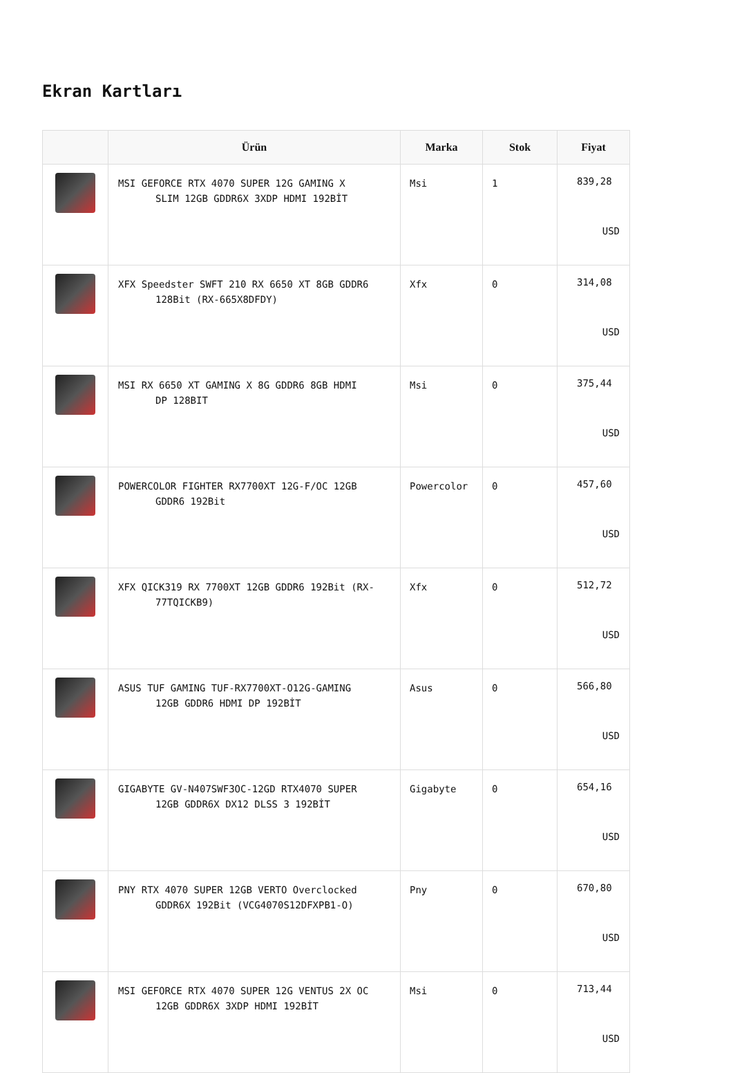Ekran Kartları
| | Ürün | Marka | Stok | Fiyat |
| --- | --- | --- | --- | --- |
| | MSI GEFORCE RTX 4070 SUPER 12G GAMING X SLIM 12GB GDDR6X 3XDP HDMI 192BİT | Msi | 1 | 839,28 USD |
| | XFX Speedster SWFT 210 RX 6650 XT 8GB GDDR6 128Bit (RX-665X8DFDY) | Xfx | 0 | 314,08 USD |
| | MSI RX 6650 XT GAMING X 8G GDDR6 8GB HDMI DP 128BIT | Msi | 0 | 375,44 USD |
| | POWERCOLOR FIGHTER RX7700XT 12G-F/OC 12GB GDDR6 192Bit | Powercolor | 0 | 457,60 USD |
| | XFX QICK319 RX 7700XT 12GB GDDR6 192Bit (RX- 77TQICKB9) | Xfx | 0 | 512,72 USD |
| | ASUS TUF GAMING TUF-RX7700XT-O12G-GAMING 12GB GDDR6 HDMI DP 192BİT | Asus | 0 | 566,80 USD |
| | GIGABYTE GV-N407SWF3OC-12GD RTX4070 SUPER 12GB GDDR6X DX12 DLSS 3 192BİT | Gigabyte | 0 | 654,16 USD |
| | PNY RTX 4070 SUPER 12GB VERTO Overclocked GDDR6X 192Bit (VCG4070S12DFXPB1-O) | Pny | 0 | 670,80 USD |
| | MSI GEFORCE RTX 4070 SUPER 12G VENTUS 2X OC 12GB GDDR6X 3XDP HDMI 192BİT | Msi | 0 | 713,44 USD |